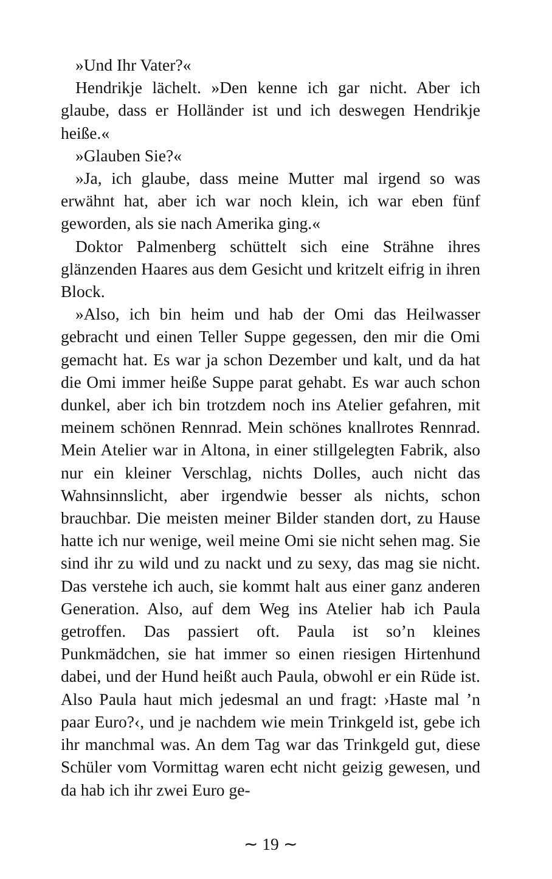»Und Ihr Vater?«
Hendrikje lächelt. »Den kenne ich gar nicht. Aber ich glaube, dass er Holländer ist und ich deswegen Hendrikje heiße.«
»Glauben Sie?«
»Ja, ich glaube, dass meine Mutter mal irgend so was erwähnt hat, aber ich war noch klein, ich war eben fünf geworden, als sie nach Amerika ging.«
Doktor Palmenberg schüttelt sich eine Strähne ihres glänzenden Haares aus dem Gesicht und kritzelt eifrig in ihren Block.
»Also, ich bin heim und hab der Omi das Heilwasser gebracht und einen Teller Suppe gegessen, den mir die Omi gemacht hat. Es war ja schon Dezember und kalt, und da hat die Omi immer heiße Suppe parat gehabt. Es war auch schon dunkel, aber ich bin trotzdem noch ins Atelier gefahren, mit meinem schönen Rennrad. Mein schönes knallrotes Rennrad. Mein Atelier war in Altona, in einer stillgelegten Fabrik, also nur ein kleiner Verschlag, nichts Dolles, auch nicht das Wahnsinnslicht, aber irgendwie besser als nichts, schon brauchbar. Die meisten meiner Bilder standen dort, zu Hause hatte ich nur wenige, weil meine Omi sie nicht sehen mag. Sie sind ihr zu wild und zu nackt und zu sexy, das mag sie nicht. Das verstehe ich auch, sie kommt halt aus einer ganz anderen Generation. Also, auf dem Weg ins Atelier hab ich Paula getroffen. Das passiert oft. Paula ist so’n kleines Punkmädchen, sie hat immer so einen riesigen Hirtenhund dabei, und der Hund heißt auch Paula, obwohl er ein Rüde ist. Also Paula haut mich jedesmal an und fragt: ›Haste mal ’n paar Euro?‹, und je nachdem wie mein Trinkgeld ist, gebe ich ihr manchmal was. An dem Tag war das Trinkgeld gut, diese Schüler vom Vormittag waren echt nicht geizig gewesen, und da hab ich ihr zwei Euro ge-
∼ 19 ∼